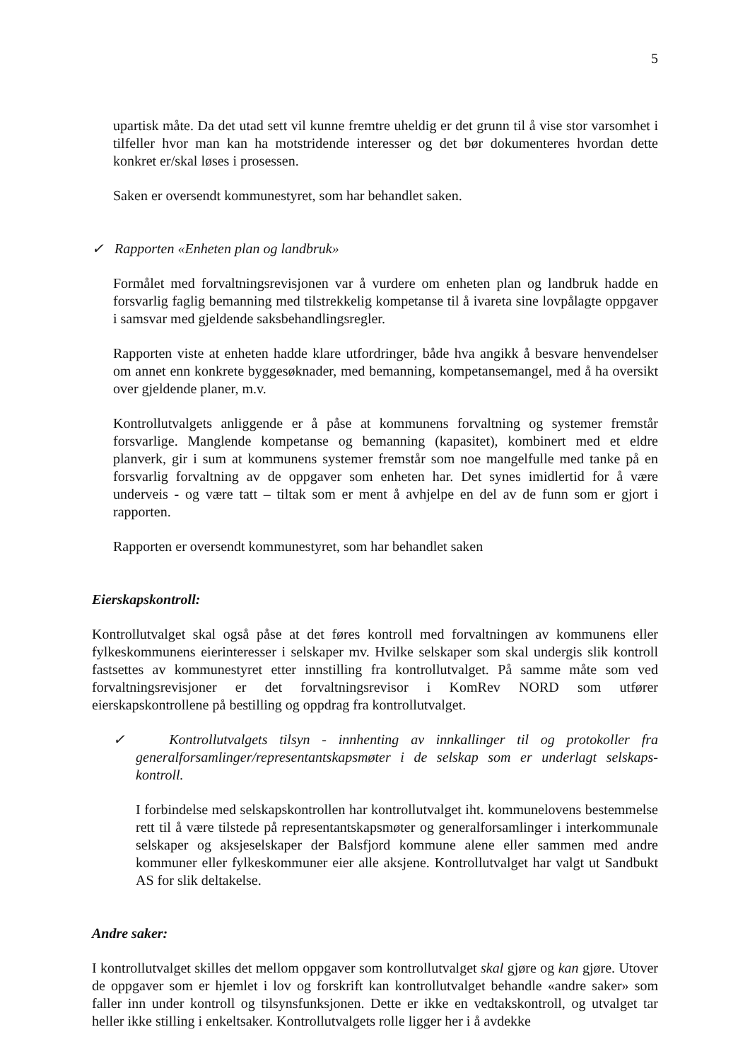5
upartisk måte. Da det utad sett vil kunne fremtre uheldig er det grunn til å vise stor varsomhet i tilfeller hvor man kan ha motstridende interesser og det bør dokumenteres hvordan dette konkret er/skal løses i prosessen.
Saken er oversendt kommunestyret, som har behandlet saken.
✓ Rapporten «Enheten plan og landbruk»
Formålet med forvaltningsrevisjonen var å vurdere om enheten plan og landbruk hadde en forsvarlig faglig bemanning med tilstrekkelig kompetanse til å ivareta sine lovpålagte oppgaver i samsvar med gjeldende saksbehandlingsregler.
Rapporten viste at enheten hadde klare utfordringer, både hva angikk å besvare henvendelser om annet enn konkrete byggesøknader, med bemanning, kompetansemangel, med å ha oversikt over gjeldende planer, m.v.
Kontrollutvalgets anliggende er å påse at kommunens forvaltning og systemer fremstår forsvarlige. Manglende kompetanse og bemanning (kapasitet), kombinert med et eldre planverk, gir i sum at kommunens systemer fremstår som noe mangelfulle med tanke på en forsvarlig forvaltning av de oppgaver som enheten har. Det synes imidlertid for å være underveis - og være tatt – tiltak som er ment å avhjelpe en del av de funn som er gjort i rapporten.
Rapporten er oversendt kommunestyret, som har behandlet saken
Eierskapskontroll:
Kontrollutvalget skal også påse at det føres kontroll med forvaltningen av kommunens eller fylkeskommunens eierinteresser i selskaper mv. Hvilke selskaper som skal undergis slik kontroll fastsettes av kommunestyret etter innstilling fra kontrollutvalget. På samme måte som ved forvaltningsrevisjoner er det forvaltningsrevisor i KomRev NORD som utfører eierskapskontrollene på bestilling og oppdrag fra kontrollutvalget.
✓ Kontrollutvalgets tilsyn - innhenting av innkallinger til og protokoller fra generalforsamlinger/representantskapsmøter i de selskap som er underlagt selskaps-kontroll.
I forbindelse med selskapskontrollen har kontrollutvalget iht. kommunelovens bestemmelse rett til å være tilstede på representantskapsmøter og generalforsamlinger i interkommunale selskaper og aksjeselskaper der Balsfjord kommune alene eller sammen med andre kommuner eller fylkeskommuner eier alle aksjene. Kontrollutvalget har valgt ut Sandbukt AS for slik deltakelse.
Andre saker:
I kontrollutvalget skilles det mellom oppgaver som kontrollutvalget skal gjøre og kan gjøre. Utover de oppgaver som er hjemlet i lov og forskrift kan kontrollutvalget behandle «andre saker» som faller inn under kontroll og tilsynsfunksjonen. Dette er ikke en vedtakskontroll, og utvalget tar heller ikke stilling i enkeltsaker. Kontrollutvalgets rolle ligger her i å avdekke